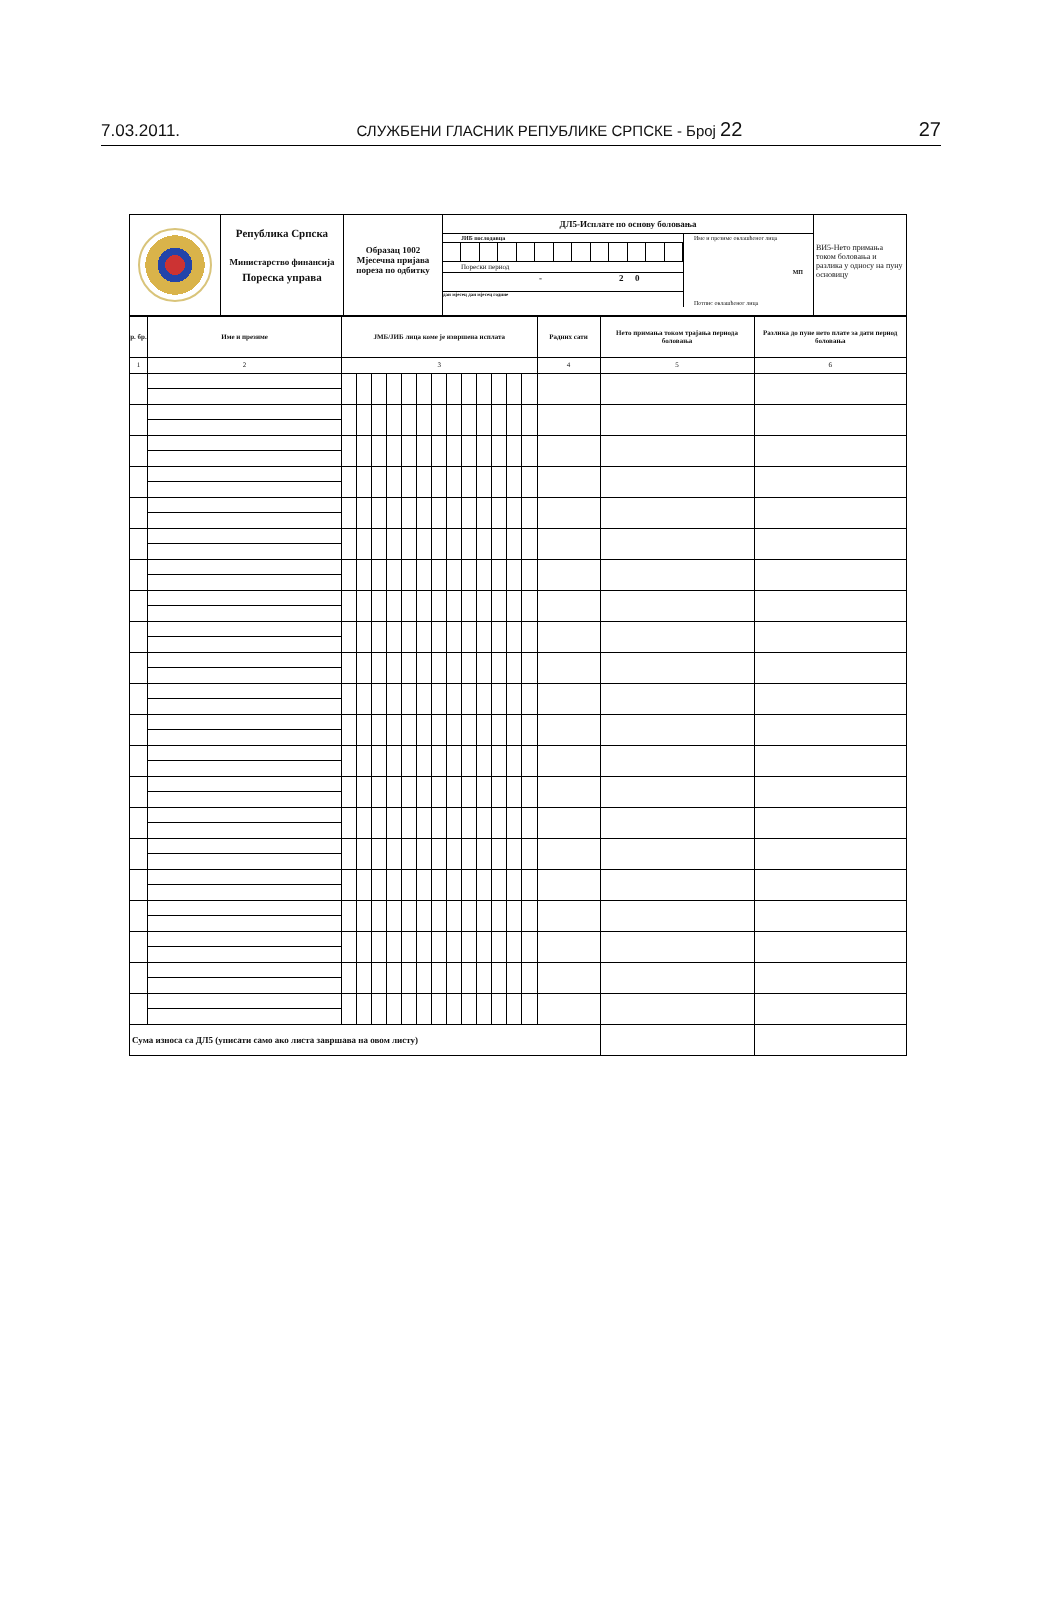7.03.2011. СЛУЖБЕНИ ГЛАСНИК РЕПУБЛИКЕ СРПСКЕ - Број 22 27
| | Република Српска Министарство финансија Пореска управа | Образац 1002 Мјесечна пријава пореза по одбитку | ДЛ5-Исплате по основу боловања ЈИБ послодавца Порески период - 2 0 дан мјесец дан мјесец године Име и презиме овлашћеног лица МП Потпис овлашћеног лица | ВИ5-Нето примања током боловања и разлика у односу на пуну основицу |
| р. бр. | Име и презиме | ЈМБ/ЈИБ лица коме је извршена исплата | | | | | | | | | | | | | Радних сати | Нето примања током трајања периода боловања | Разлика до пуне нето плате за дати период боловања |
| --- | --- | --- | --- | --- | --- | --- | --- | --- | --- | --- | --- | --- | --- | --- | --- | --- | --- |
| 1 | 2 | 3 | | | | | | | | | | | | | 4 | 5 | 6 |
| Сума износа са ДЛ5 (уписати само ако листа завршава на овом листу) | | | | | | | | | | | | | | | | | |